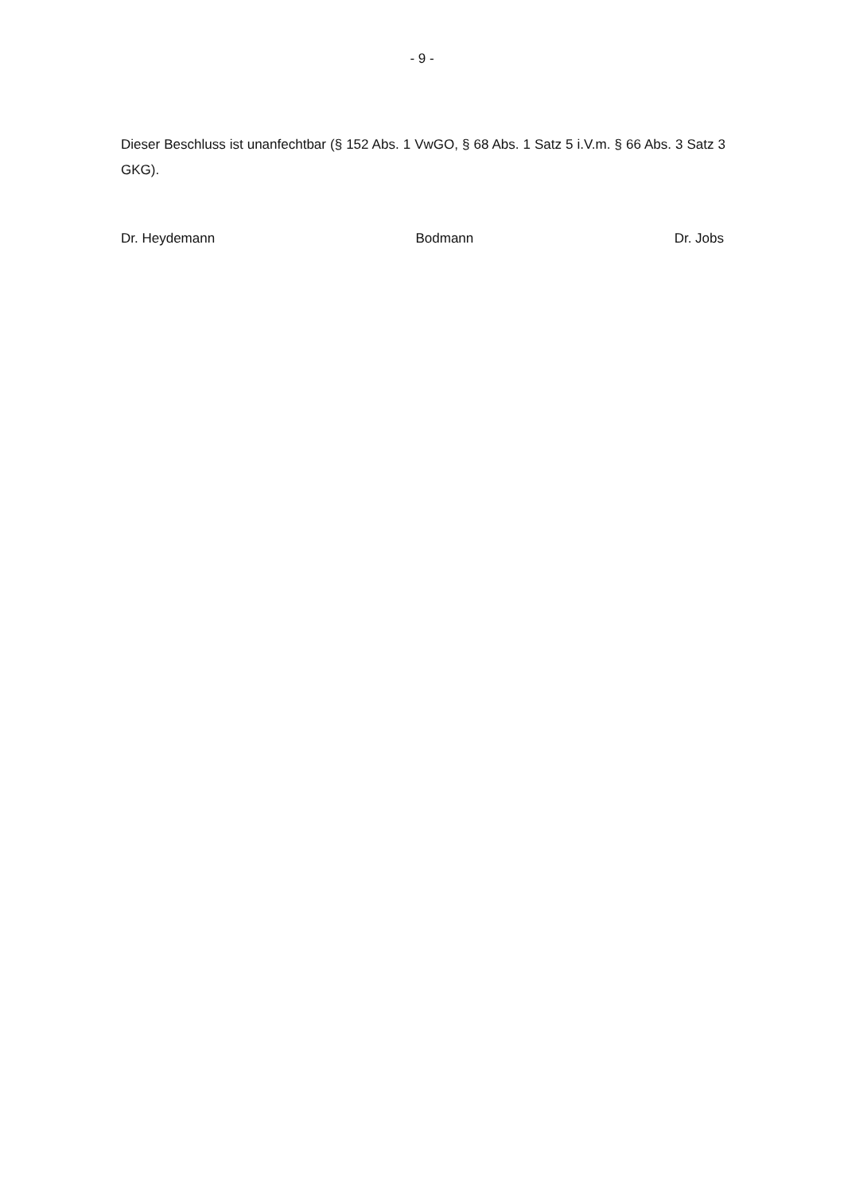- 9 -
Dieser Beschluss ist unanfechtbar (§ 152 Abs. 1 VwGO, § 68 Abs. 1 Satz 5 i.V.m. § 66 Abs. 3 Satz 3 GKG).
Dr. Heydemann Bodmann Dr. Jobs